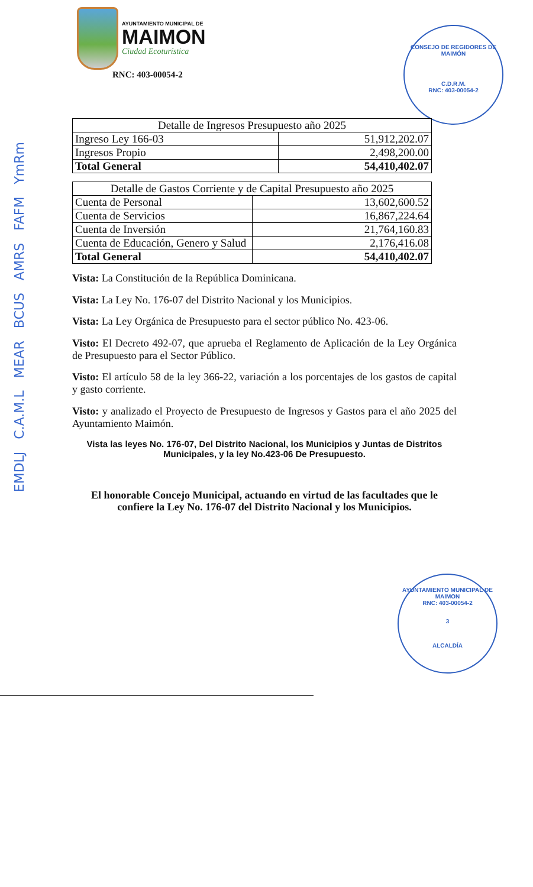AYUNTAMIENTO MUNICIPAL DE
MAIMON
Ciudad Ecoturística
RNC: 403-00054-2
CONSEJO DE REGIDORES DE MAIMÓN
C.D.R.M.
RNC: 403-00054-2
EMDLJ C.A.M.L MEAR BCUS AMRS FAFM YmRm
| Detalle de Ingresos Presupuesto año 2025 | |
| --- | --- |
| Ingreso Ley 166-03 | 51,912,202.07 |
| Ingresos Propio | 2,498,200.00 |
| Total General | 54,410,402.07 |
| Detalle de Gastos Corriente y de Capital Presupuesto año 2025 | |
| --- | --- |
| Cuenta de Personal | 13,602,600.52 |
| Cuenta de Servicios | 16,867,224.64 |
| Cuenta de Inversión | 21,764,160.83 |
| Cuenta de Educación, Genero y Salud | 2,176,416.08 |
| Total General | 54,410,402.07 |
Vista: La Constitución de la República Dominicana.
Vista: La Ley No. 176-07 del Distrito Nacional y los Municipios.
Vista: La Ley Orgánica de Presupuesto para el sector público No. 423-06.
Visto: El Decreto 492-07, que aprueba el Reglamento de Aplicación de la Ley Orgánica de Presupuesto para el Sector Público.
Visto: El artículo 58 de la ley 366-22, variación a los porcentajes de los gastos de capital y gasto corriente.
Visto: y analizado el Proyecto de Presupuesto de Ingresos y Gastos para el año 2025 del Ayuntamiento Maimón.
Vista las leyes No. 176-07, Del Distrito Nacional, los Municipios y Juntas de Distritos Municipales, y la ley No.423-06 De Presupuesto.
El honorable Concejo Municipal, actuando en virtud de las facultades que le confiere la Ley No. 176-07 del Distrito Nacional y los Municipios.
AYUNTAMIENTO MUNICIPAL DE MAIMON
RNC: 403-00054-2
3
ALCALDÍA